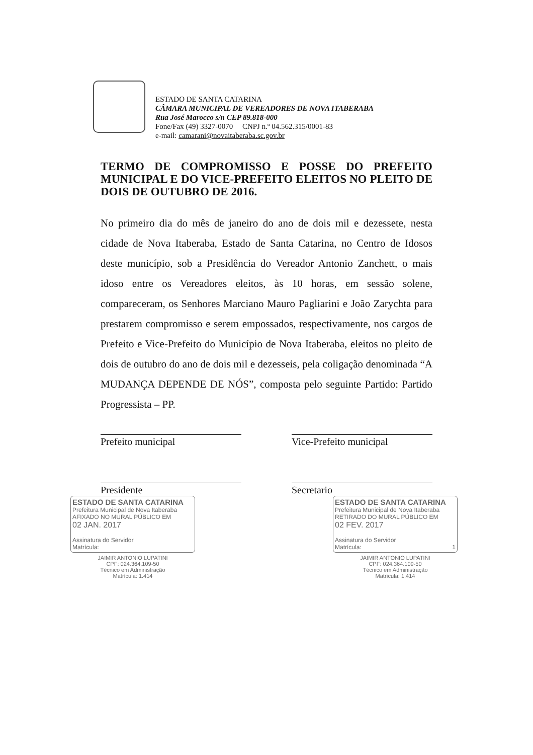ESTADO DE SANTA CATARINA
CÂMARA MUNICIPAL DE VEREADORES DE NOVA ITABERABA
Rua José Marocco s/n CEP 89.818-000
Fone/Fax (49) 3327-0070 CNPJ n.º 04.562.315/0001-83
e-mail: camarani@novaitaberaba.sc.gov.br
TERMO DE COMPROMISSO E POSSE DO PREFEITO MUNICIPAL E DO VICE-PREFEITO ELEITOS NO PLEITO DE DOIS DE OUTUBRO DE 2016.
No primeiro dia do mês de janeiro do ano de dois mil e dezessete, nesta cidade de Nova Itaberaba, Estado de Santa Catarina, no Centro de Idosos deste município, sob a Presidência do Vereador Antonio Zanchett, o mais idoso entre os Vereadores eleitos, às 10 horas, em sessão solene, compareceram, os Senhores Marciano Mauro Pagliarini e João Zarychta para prestarem compromisso e serem empossados, respectivamente, nos cargos de Prefeito e Vice-Prefeito do Município de Nova Itaberaba, eleitos no pleito de dois de outubro do ano de dois mil e dezesseis, pela coligação denominada “A MUDANÇA DEPENDE DE NÓS”, composta pelo seguinte Partido: Partido Progressista – PP.
Prefeito municipal Vice-Prefeito municipal
Presidente Secretario
ESTADO DE SANTA CATARINA
Prefeitura Municipal de Nova Itaberaba
AFIXADO NO MURAL PÚBLICO EM
02 JAN. 2017
Assinatura do Servidor
Matrícula:
JAIMIR ANTONIO LUPATINI
CPF: 024.364.109-50
Técnico em Administração
Matrícula: 1.414
ESTADO DE SANTA CATARINA
Prefeitura Municipal de Nova Itaberaba
RETIRADO DO MURAL PÚBLICO EM
02 FEV. 2017
Assinatura do Servidor
Matrícula: 1
JAIMIR ANTONIO LUPATINI
CPF: 024.364.109-50
Técnico em Administração
Matrícula: 1.414